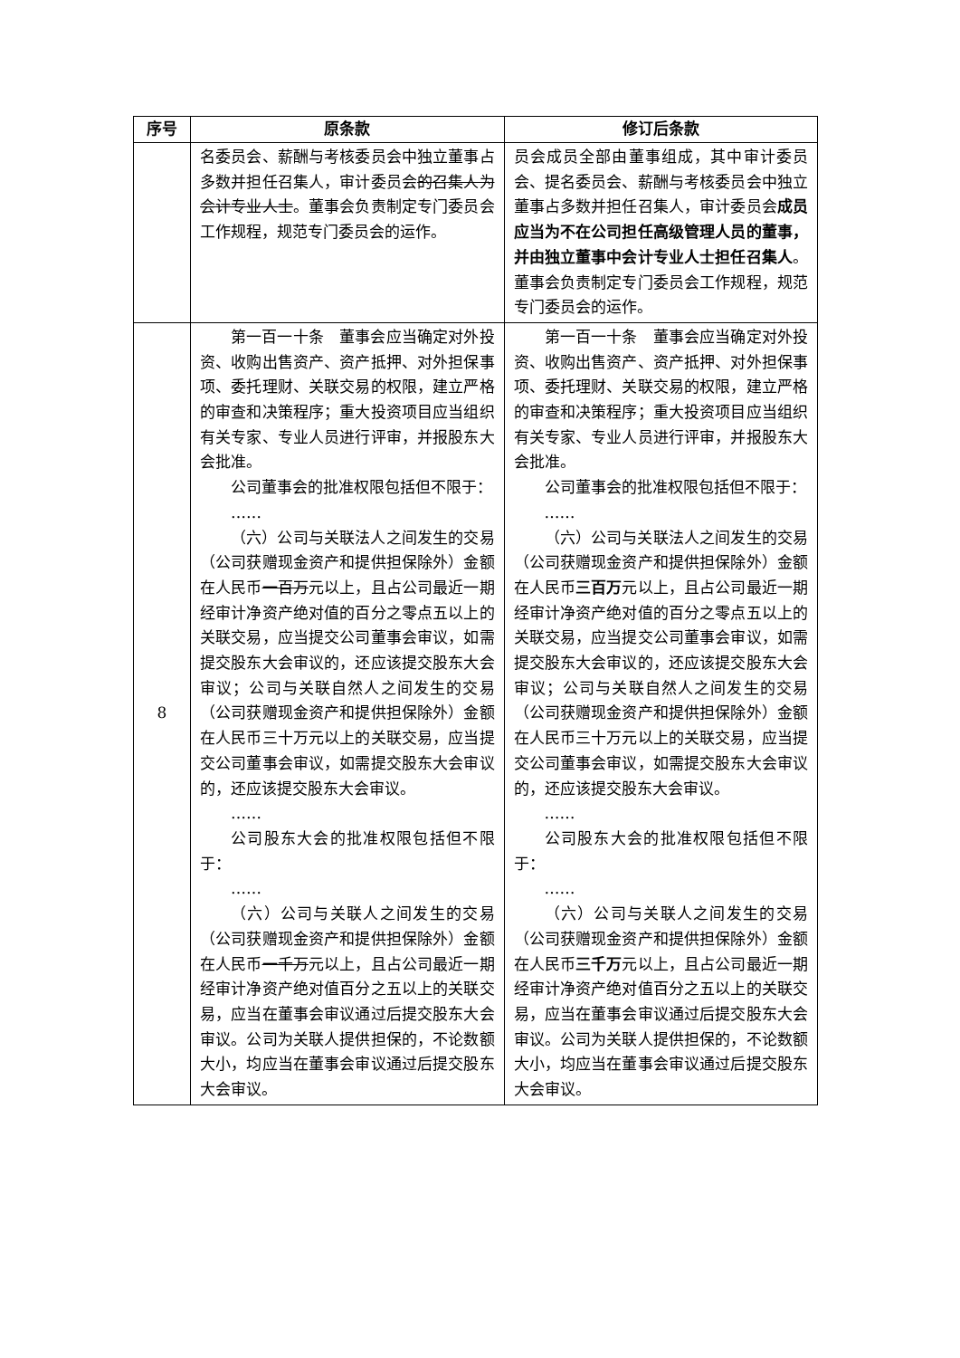| 序号 | 原条款 | 修订后条款 |
| --- | --- | --- |
| | 名委员会、薪酬与考核委员会中独立董事占多数并担任召集人，审计委员会 的召集人为会计专业人士 。董事会负责制定专门委员会工作规程，规范专门委员会的运作。 | 员会成员全部由董事组成，其中审计委员会、提名委员会、薪酬与考核委员会中独立董事占多数并担任召集人，审计委员会 成员应当为不在公司担任高级管理人员的董事，并由独立董事中会计专业人士担任召集人 。董事会负责制定专门委员会工作规程，规范专门委员会的运作。 |
| 8 | 第一百一十条 董事会应当确定对外投资、收购出售资产、资产抵押、对外担保事项、委托理财、关联交易的权限，建立严格的审查和决策程序；重大投资项目应当组织有关专家、专业人员进行评审，并报股东大会批准。 公司董事会的批准权限包括但不限于： …… （六）公司与关联法人之间发生的交易（公司获赠现金资产和提供担保除外）金额在人民币 一百万 元以上，且占公司最近一期经审计净资产绝对值的百分之零点五以上的关联交易，应当提交公司董事会审议，如需提交股东大会审议的，还应该提交股东大会审议；公司与关联自然人之间发生的交易（公司获赠现金资产和提供担保除外）金额在人民币三十万元以上的关联交易，应当提交公司董事会审议，如需提交股东大会审议的，还应该提交股东大会审议。 …… 公司股东大会的批准权限包括但不限于： …… （六）公司与关联人之间发生的交易（公司获赠现金资产和提供担保除外）金额在人民币 一千万 元以上，且占公司最近一期经审计净资产绝对值百分之五以上的关联交易，应当在董事会审议通过后提交股东大会审议。公司为关联人提供担保的，不论数额大小，均应当在董事会审议通过后提交股东大会审议。 | 第一百一十条 董事会应当确定对外投资、收购出售资产、资产抵押、对外担保事项、委托理财、关联交易的权限，建立严格的审查和决策程序；重大投资项目应当组织有关专家、专业人员进行评审，并报股东大会批准。 公司董事会的批准权限包括但不限于： …… （六）公司与关联法人之间发生的交易（公司获赠现金资产和提供担保除外）金额在人民币 三百万 元以上，且占公司最近一期经审计净资产绝对值的百分之零点五以上的关联交易，应当提交公司董事会审议，如需提交股东大会审议的，还应该提交股东大会审议；公司与关联自然人之间发生的交易（公司获赠现金资产和提供担保除外）金额在人民币三十万元以上的关联交易，应当提交公司董事会审议，如需提交股东大会审议的，还应该提交股东大会审议。 …… 公司股东大会的批准权限包括但不限于： …… （六）公司与关联人之间发生的交易（公司获赠现金资产和提供担保除外）金额在人民币 三千万 元以上，且占公司最近一期经审计净资产绝对值百分之五以上的关联交易，应当在董事会审议通过后提交股东大会审议。公司为关联人提供担保的，不论数额大小，均应当在董事会审议通过后提交股东大会审议。 |